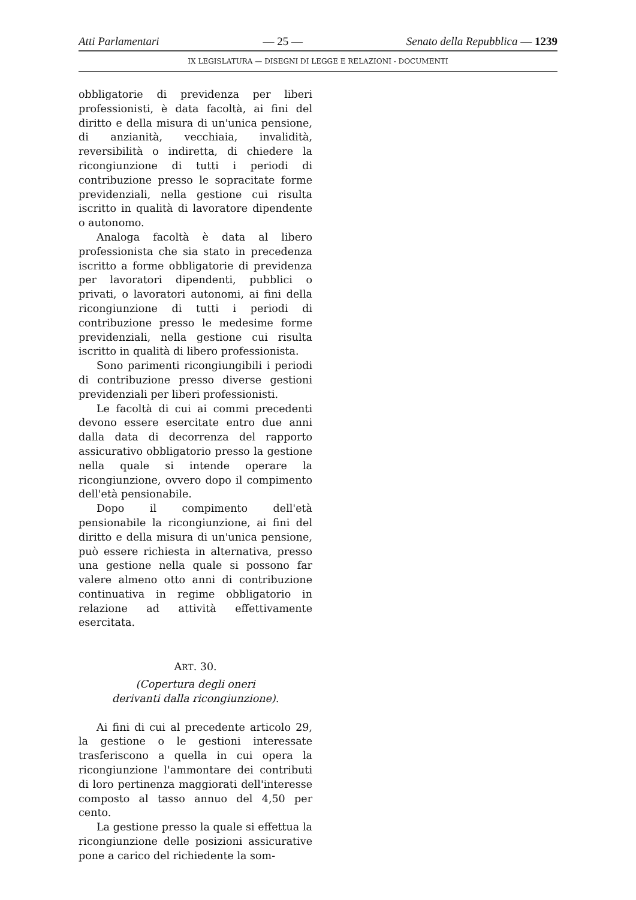Atti Parlamentari — 25 — Senato della Repubblica — 1239
IX LEGISLATURA — DISEGNI DI LEGGE E RELAZIONI - DOCUMENTI
obbligatorie di previdenza per liberi professionisti, è data facoltà, ai fini del diritto e della misura di un'unica pensione, di anzianità, vecchiaia, invalidità, reversibilità o indiretta, di chiedere la ricongiunzione di tutti i periodi di contribuzione presso le sopracitate forme previdenziali, nella gestione cui risulta iscritto in qualità di lavoratore dipendente o autonomo.
Analoga facoltà è data al libero professionista che sia stato in precedenza iscritto a forme obbligatorie di previdenza per lavoratori dipendenti, pubblici o privati, o lavoratori autonomi, ai fini della ricongiunzione di tutti i periodi di contribuzione presso le medesime forme previdenziali, nella gestione cui risulta iscritto in qualità di libero professionista.
Sono parimenti ricongiungibili i periodi di contribuzione presso diverse gestioni previdenziali per liberi professionisti.
Le facoltà di cui ai commi precedenti devono essere esercitate entro due anni dalla data di decorrenza del rapporto assicurativo obbligatorio presso la gestione nella quale si intende operare la ricongiunzione, ovvero dopo il compimento dell'età pensionabile.
Dopo il compimento dell'età pensionabile la ricongiunzione, ai fini del diritto e della misura di un'unica pensione, può essere richiesta in alternativa, presso una gestione nella quale si possono far valere almeno otto anni di contribuzione continuativa in regime obbligatorio in relazione ad attività effettivamente esercitata.
ART. 30.
(Copertura degli oneri
derivanti dalla ricongiunzione).
Ai fini di cui al precedente articolo 29, la gestione o le gestioni interessate trasferiscono a quella in cui opera la ricongiunzione l'ammontare dei contributi di loro pertinenza maggiorati dell'interesse composto al tasso annuo del 4,50 per cento.
La gestione presso la quale si effettua la ricongiunzione delle posizioni assicurative pone a carico del richiedente la som-